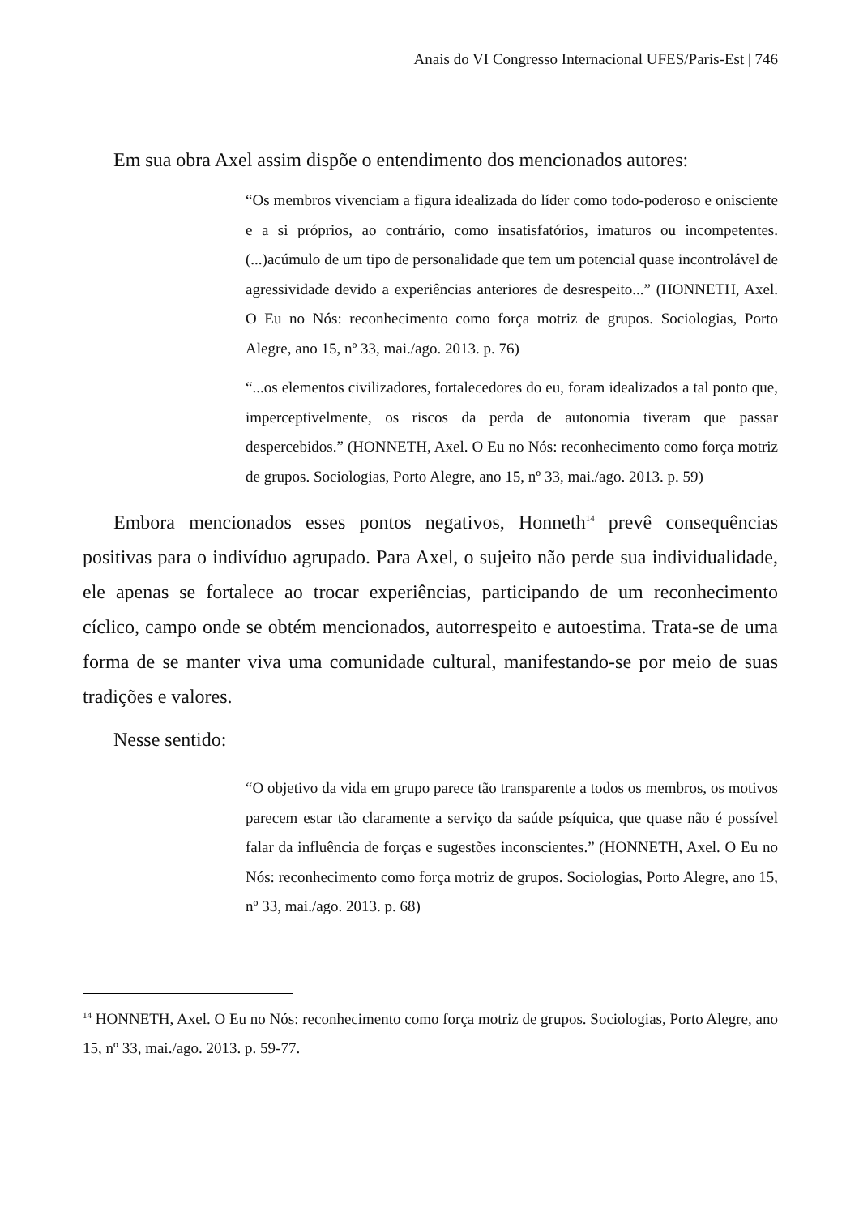Anais do VI Congresso Internacional UFES/Paris-Est | 746
Em sua obra Axel assim dispõe o entendimento dos mencionados autores:
“Os membros vivenciam a figura idealizada do líder como todo-poderoso e onisciente e a si próprios, ao contrário, como insatisfatórios, imaturos ou incompetentes. (...)acúmulo de um tipo de personalidade que tem um potencial quase incontrolável de agressividade devido a experiências anteriores de desrespeito...” (HONNETH, Axel. O Eu no Nós: reconhecimento como força motriz de grupos. Sociologias, Porto Alegre, ano 15, nº 33, mai./ago. 2013. p. 76)
“...os elementos civilizadores, fortalecedores do eu, foram idealizados a tal ponto que, imperceptivelmente, os riscos da perda de autonomia tiveram que passar despercebidos.” (HONNETH, Axel. O Eu no Nós: reconhecimento como força motriz de grupos. Sociologias, Porto Alegre, ano 15, nº 33, mai./ago. 2013. p. 59)
Embora mencionados esses pontos negativos, Honneth<sup>14</sup> prevê consequências positivas para o indivíduo agrupado. Para Axel, o sujeito não perde sua individualidade, ele apenas se fortalece ao trocar experiências, participando de um reconhecimento cíclico, campo onde se obtém mencionados, autorrespeito e autoestima. Trata-se de uma forma de se manter viva uma comunidade cultural, manifestando-se por meio de suas tradições e valores.
Nesse sentido:
“O objetivo da vida em grupo parece tão transparente a todos os membros, os motivos parecem estar tão claramente a serviço da saúde psíquica, que quase não é possível falar da influência de forças e sugestões inconscientes.” (HONNETH, Axel. O Eu no Nós: reconhecimento como força motriz de grupos. Sociologias, Porto Alegre, ano 15, nº 33, mai./ago. 2013. p. 68)
<sup>14</sup> HONNETH, Axel. O Eu no Nós: reconhecimento como força motriz de grupos. Sociologias, Porto Alegre, ano 15, nº 33, mai./ago. 2013. p. 59-77.